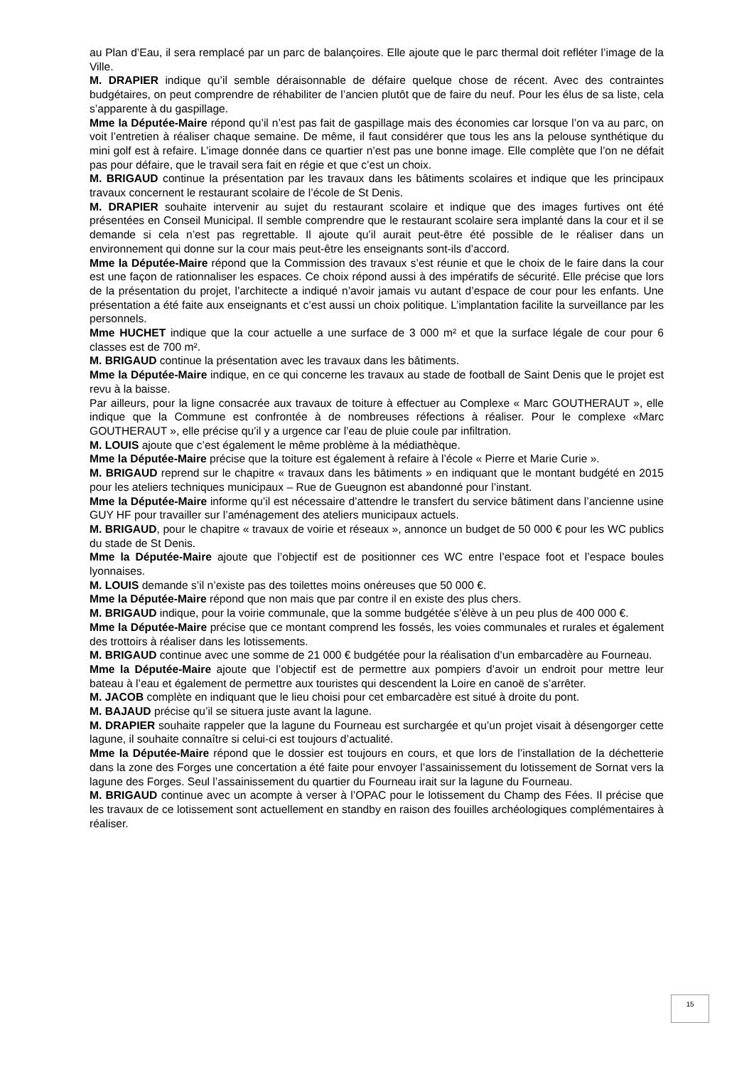au Plan d’Eau, il sera remplacé par un parc de balançoires. Elle ajoute que le parc thermal doit refléter l’image de la Ville.
M. DRAPIER indique qu’il semble déraisonnable de défaire quelque chose de récent. Avec des contraintes budgétaires, on peut comprendre de réhabiliter de l’ancien plutôt que de faire du neuf. Pour les élus de sa liste, cela s’apparente à du gaspillage.
Mme la Députée-Maire répond qu’il n’est pas fait de gaspillage mais des économies car lorsque l’on va au parc, on voit l’entretien à réaliser chaque semaine. De même, il faut considérer que tous les ans la pelouse synthétique du mini golf est à refaire. L’image donnée dans ce quartier n’est pas une bonne image. Elle complète que l’on ne défait pas pour défaire, que le travail sera fait en régie et que c’est un choix.
M. BRIGAUD continue la présentation par les travaux dans les bâtiments scolaires et indique que les principaux travaux concernent le restaurant scolaire de l’école de St Denis.
M. DRAPIER souhaite intervenir au sujet du restaurant scolaire et indique que des images furtives ont été présentées en Conseil Municipal. Il semble comprendre que le restaurant scolaire sera implanté dans la cour et il se demande si cela n’est pas regrettable. Il ajoute qu’il aurait peut-être été possible de le réaliser dans un environnement qui donne sur la cour mais peut-être les enseignants sont-ils d’accord.
Mme la Députée-Maire répond que la Commission des travaux s’est réunie et que le choix de le faire dans la cour est une façon de rationnaliser les espaces. Ce choix répond aussi à des impératifs de sécurité. Elle précise que lors de la présentation du projet, l’architecte a indiqué n’avoir jamais vu autant d’espace de cour pour les enfants. Une présentation a été faite aux enseignants et c’est aussi un choix politique. L’implantation facilite la surveillance par les personnels.
Mme HUCHET indique que la cour actuelle a une surface de 3 000 m² et que la surface légale de cour pour 6 classes est de 700 m².
M. BRIGAUD continue la présentation avec les travaux dans les bâtiments.
Mme la Députée-Maire indique, en ce qui concerne les travaux au stade de football de Saint Denis que le projet est revu à la baisse.
Par ailleurs, pour la ligne consacrée aux travaux de toiture à effectuer au Complexe « Marc GOUTHERAUT », elle indique que la Commune est confrontée à de nombreuses réfections à réaliser. Pour le complexe «Marc GOUTHERAUT », elle précise qu’il y a urgence car l’eau de pluie coule par infiltration.
M. LOUIS ajoute que c’est également le même problème à la médiathèque.
Mme la Députée-Maire précise que la toiture est également à refaire à l’école « Pierre et Marie Curie ».
M. BRIGAUD reprend sur le chapitre « travaux dans les bâtiments » en indiquant que le montant budgété en 2015 pour les ateliers techniques municipaux – Rue de Gueugnon est abandonné pour l’instant.
Mme la Députée-Maire informe qu’il est nécessaire d’attendre le transfert du service bâtiment dans l’ancienne usine GUY HF pour travailler sur l’aménagement des ateliers municipaux actuels.
M. BRIGAUD, pour le chapitre « travaux de voirie et réseaux », annonce un budget de 50 000 € pour les WC publics du stade de St Denis.
Mme la Députée-Maire ajoute que l’objectif est de positionner ces WC entre l’espace foot et l’espace boules lyonnaises.
M. LOUIS demande s’il n’existe pas des toilettes moins onéreuses que 50 000 €.
Mme la Députée-Maire répond que non mais que par contre il en existe des plus chers.
M. BRIGAUD indique, pour la voirie communale, que la somme budgétée s’élève à un peu plus de 400 000 €.
Mme la Députée-Maire précise que ce montant comprend les fossés, les voies communales et rurales et également des trottoirs à réaliser dans les lotissements.
M. BRIGAUD continue avec une somme de 21 000 € budgétée pour la réalisation d’un embarcadère au Fourneau.
Mme la Députée-Maire ajoute que l’objectif est de permettre aux pompiers d’avoir un endroit pour mettre leur bateau à l’eau et également de permettre aux touristes qui descendent la Loire en canoë de s’arrêter.
M. JACOB complète en indiquant que le lieu choisi pour cet embarcadère est situé à droite du pont.
M. BAJAUD précise qu’il se situera juste avant la lagune.
M. DRAPIER souhaite rappeler que la lagune du Fourneau est surchargée et qu’un projet visait à désengorger cette lagune, il souhaite connaître si celui-ci est toujours d’actualité.
Mme la Députée-Maire répond que le dossier est toujours en cours, et que lors de l’installation de la déchetterie dans la zone des Forges une concertation a été faite pour envoyer l’assainissement du lotissement de Sornat vers la lagune des Forges. Seul l’assainissement du quartier du Fourneau irait sur la lagune du Fourneau.
M. BRIGAUD continue avec un acompte à verser à l’OPAC pour le lotissement du Champ des Fées. Il précise que les travaux de ce lotissement sont actuellement en standby en raison des fouilles archéologiques complémentaires à réaliser.
15